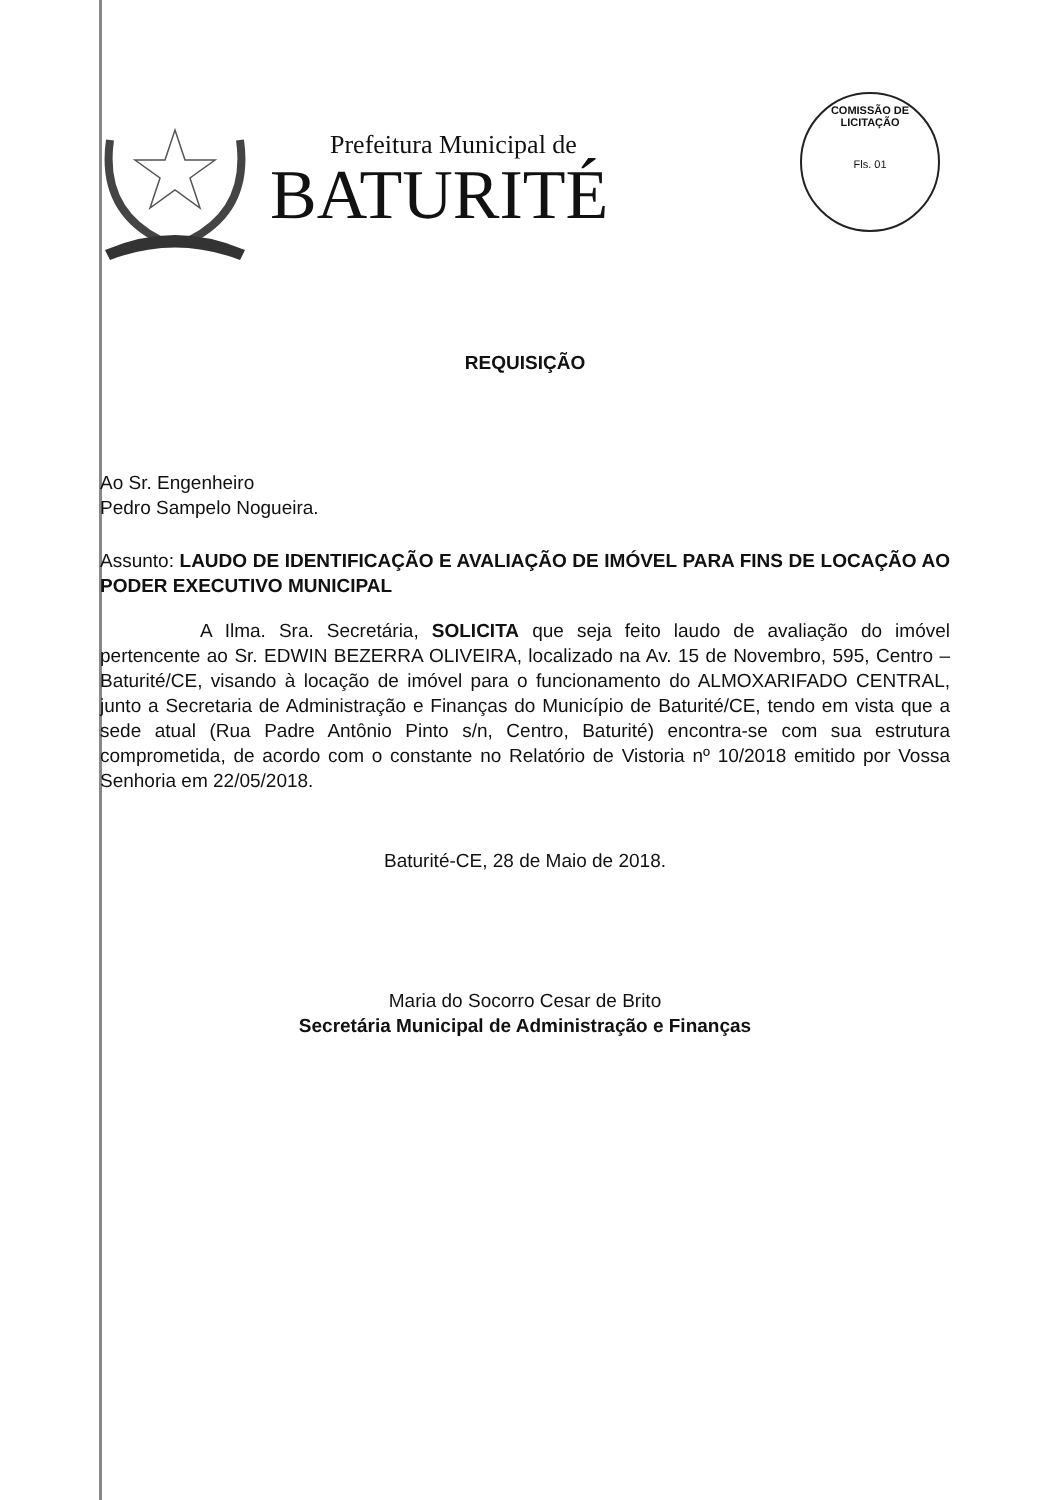Prefeitura Municipal de
BATURITÉ
COMISSÃO DE LICITAÇÃO
Fls. 01
REQUISIÇÃO
Ao Sr. Engenheiro
Pedro Sampelo Nogueira.
Assunto: LAUDO DE IDENTIFICAÇÃO E AVALIAÇÃO DE IMÓVEL PARA FINS DE LOCAÇÃO AO PODER EXECUTIVO MUNICIPAL
A Ilma. Sra. Secretária, SOLICITA que seja feito laudo de avaliação do imóvel pertencente ao Sr. EDWIN BEZERRA OLIVEIRA, localizado na Av. 15 de Novembro, 595, Centro – Baturité/CE, visando à locação de imóvel para o funcionamento do ALMOXARIFADO CENTRAL, junto a Secretaria de Administração e Finanças do Município de Baturité/CE, tendo em vista que a sede atual (Rua Padre Antônio Pinto s/n, Centro, Baturité) encontra-se com sua estrutura comprometida, de acordo com o constante no Relatório de Vistoria nº 10/2018 emitido por Vossa Senhoria em 22/05/2018.
Baturité-CE, 28 de Maio de 2018.
Maria do Socorro Cesar de Brito
Secretária Municipal de Administração e Finanças